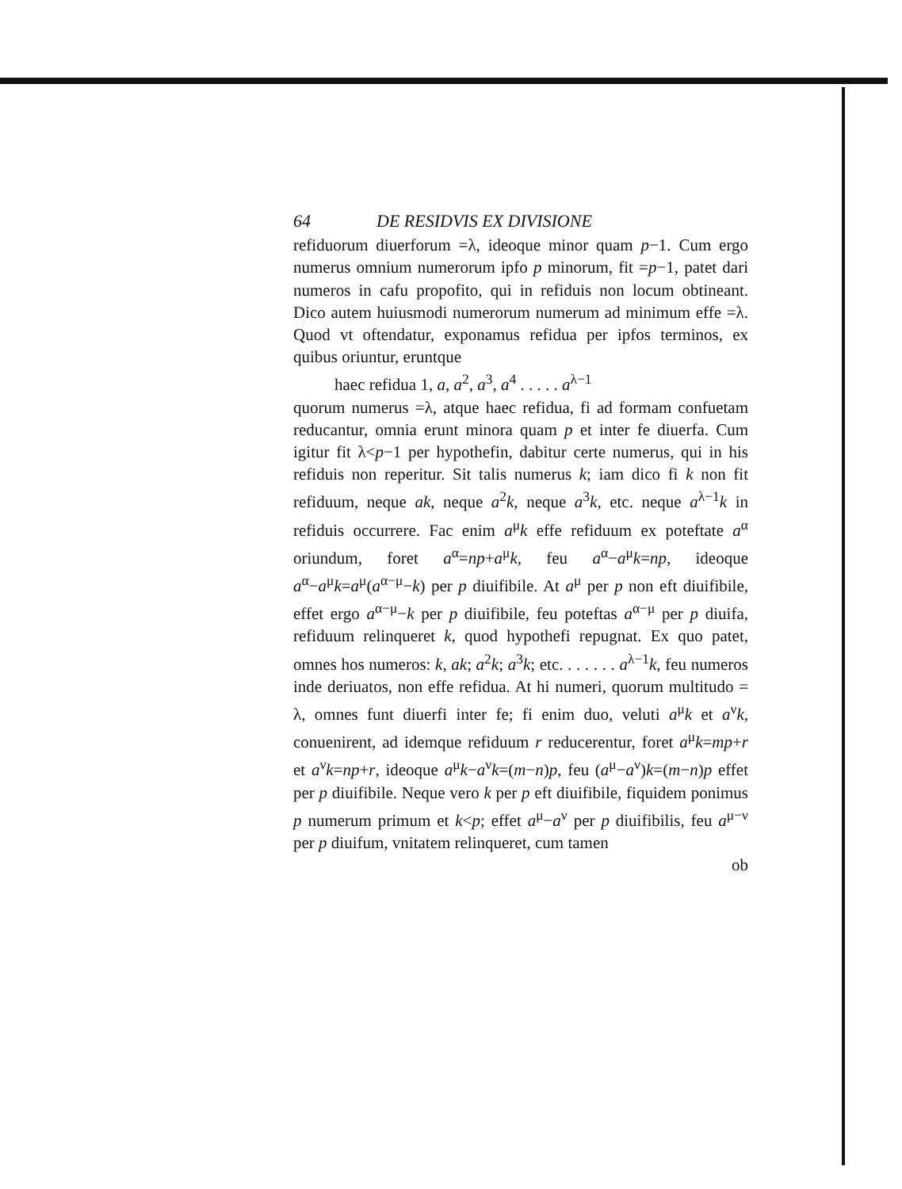64 DE RESIDVIS EX DIVISIONE
refiduorum diuerforum =λ, ideoque minor quam p−1. Cum ergo numerus omnium numerorum ipfo p minorum, fit =p−1, patet dari numeros in cafu propofito, qui in refiduis non locum obtineant. Dico autem huiusmodi numerorum numerum ad minimum effe =λ. Quod vt oftendatur, exponamus refidua per ipfos terminos, ex quibus oriuntur, eruntque
haec refidua 1, a, a<sup>2</sup>, a<sup>3</sup>, a<sup>4</sup> . . . . . a<sup>λ−1</sup>
quorum numerus =λ, atque haec refidua, fi ad formam confuetam reducantur, omnia erunt minora quam p et inter fe diuerfa. Cum igitur fit λ<p−1 per hypothefin, dabitur certe numerus, qui in his refiduis non reperitur. Sit talis numerus k; iam dico fi k non fit refiduum, neque ak, neque a<sup>2</sup>k, neque a<sup>3</sup>k, etc. neque a<sup>λ−1</sup>k in refiduis occurrere. Fac enim a<sup>μ</sup>k effe refiduum ex poteftate a<sup>α</sup> oriundum, foret a<sup>α</sup>=np+a<sup>μ</sup>k, feu a<sup>α</sup>−a<sup>μ</sup>k=np, ideoque a<sup>α</sup>−a<sup>μ</sup>k=a<sup>μ</sup>(a<sup>α−μ</sup>−k) per p diuifibile. At a<sup>μ</sup> per p non eft diuifibile, effet ergo a<sup>α−μ</sup>−k per p diuifibile, feu poteftas a<sup>α−μ</sup> per p diuifa, refiduum relinqueret k, quod hypothefi repugnat. Ex quo patet, omnes hos numeros: k, ak; a<sup>2</sup>k; a<sup>3</sup>k; etc. . . . . . . a<sup>λ−1</sup>k, feu numeros inde deriuatos, non effe refidua. At hi numeri, quorum multitudo = λ, omnes funt diuerfi inter fe; fi enim duo, veluti a<sup>μ</sup>k et a<sup>ν</sup>k, conuenirent, ad idemque refiduum r reducerentur, foret a<sup>μ</sup>k=mp+r et a<sup>ν</sup>k=np+r, ideoque a<sup>μ</sup>k−a<sup>ν</sup>k=(m−n)p, feu (a<sup>μ</sup>−a<sup>ν</sup>)k=(m−n)p effet per p diuifibile. Neque vero k per p eft diuifibile, fiquidem ponimus p numerum primum et k<p; effet a<sup>μ</sup>−a<sup>ν</sup> per p diuifibilis, feu a<sup>μ−ν</sup> per p diuifum, vnitatem relinqueret, cum tamen
ob